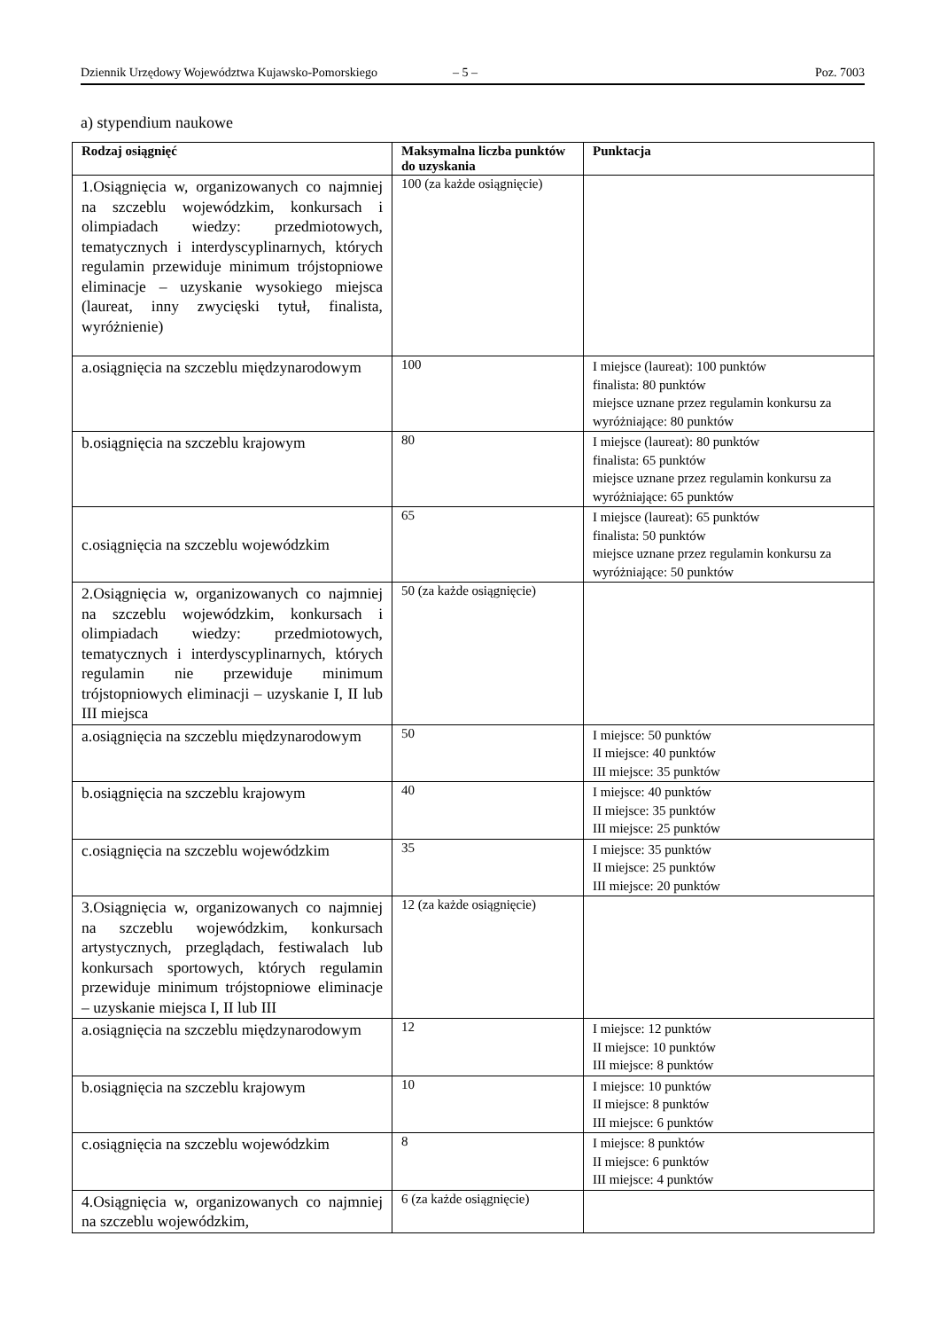Dziennik Urzędowy Województwa Kujawsko-Pomorskiego – 5 – Poz. 7003
a) stypendium naukowe
| Rodzaj osiągnięć | Maksymalna liczba punktów do uzyskania | Punktacja |
| --- | --- | --- |
| 1.Osiągnięcia w, organizowanych co najmniej na szczeblu wojewódzkim, konkursach i olimpiadach wiedzy: przedmiotowych, tematycznych i interdyscyplinarnych, których regulamin przewiduje minimum trójstopniowe eliminacje – uzyskanie wysokiego miejsca (laureat, inny zwycięski tytuł, finalista, wyróżnienie) | 100 (za każde osiągnięcie) | |
| a.osiągnięcia na szczeblu międzynarodowym | 100 | I miejsce (laureat): 100 punktów finalista: 80 punktów miejsce uznane przez regulamin konkursu za wyróżniające: 80 punktów |
| b.osiągnięcia na szczeblu krajowym | 80 | I miejsce (laureat): 80 punktów finalista: 65 punktów miejsce uznane przez regulamin konkursu za wyróżniające: 65 punktów |
| c.osiągnięcia na szczeblu wojewódzkim | 65 | I miejsce (laureat): 65 punktów finalista: 50 punktów miejsce uznane przez regulamin konkursu za wyróżniające: 50 punktów |
| 2.Osiągnięcia w, organizowanych co najmniej na szczeblu wojewódzkim, konkursach i olimpiadach wiedzy: przedmiotowych, tematycznych i interdyscyplinarnych, których regulamin nie przewiduje minimum trójstopniowych eliminacji – uzyskanie I, II lub III miejsca | 50 (za każde osiągnięcie) | |
| a.osiągnięcia na szczeblu międzynarodowym | 50 | I miejsce: 50 punktów II miejsce: 40 punktów III miejsce: 35 punktów |
| b.osiągnięcia na szczeblu krajowym | 40 | I miejsce: 40 punktów II miejsce: 35 punktów III miejsce: 25 punktów |
| c.osiągnięcia na szczeblu wojewódzkim | 35 | I miejsce: 35 punktów II miejsce: 25 punktów III miejsce: 20 punktów |
| 3.Osiągnięcia w, organizowanych co najmniej na szczeblu wojewódzkim, konkursach artystycznych, przeglądach, festiwalach lub konkursach sportowych, których regulamin przewiduje minimum trójstopniowe eliminacje – uzyskanie miejsca I, II lub III | 12 (za każde osiągnięcie) | |
| a.osiągnięcia na szczeblu międzynarodowym | 12 | I miejsce: 12 punktów II miejsce: 10 punktów III miejsce: 8 punktów |
| b.osiągnięcia na szczeblu krajowym | 10 | I miejsce: 10 punktów II miejsce: 8 punktów III miejsce: 6 punktów |
| c.osiągnięcia na szczeblu wojewódzkim | 8 | I miejsce: 8 punktów II miejsce: 6 punktów III miejsce: 4 punktów |
| 4.Osiągnięcia w, organizowanych co najmniej na szczeblu wojewódzkim, | 6 (za każde osiągnięcie) | |